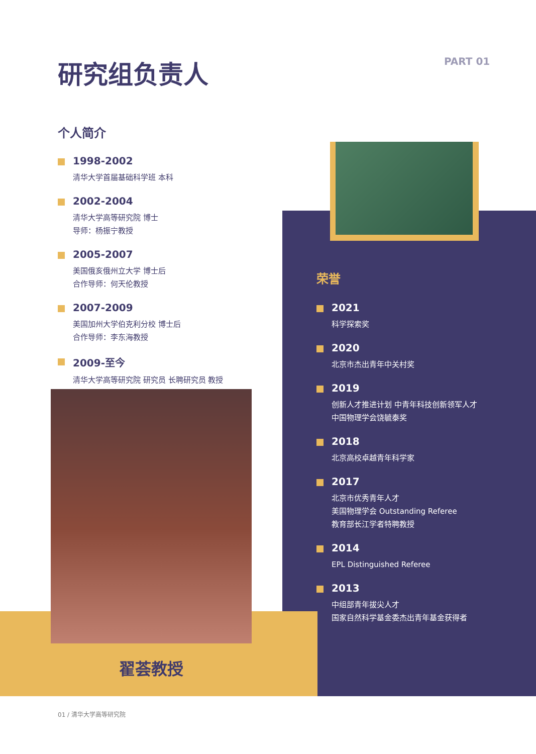研究组负责人 PART 01
个人简介
1998-2002
清华大学首届基础科学班 本科
2002-2004
清华大学高等研究院 博士
导师：杨振宁教授
2005-2007
美国俄亥俄州立大学 博士后
合作导师：何天伦教授
2007-2009
美国加州大学伯克利分校 博士后
合作导师：李东海教授
2009-至今
清华大学高等研究院 研究员 长聘研究员 教授
荣誉
2021
科学探索奖
2020
北京市杰出青年中关村奖
2019
创新人才推进计划 中青年科技创新领军人才
中国物理学会饶毓泰奖
2018
北京高校卓越青年科学家
2017
北京市优秀青年人才
美国物理学会 Outstanding Referee
教育部长江学者特聘教授
2014
EPL Distinguished Referee
2013
中组部青年拔尖人才
国家自然科学基金委杰出青年基金获得者
翟荟教授
01 / 清华大学高等研究院